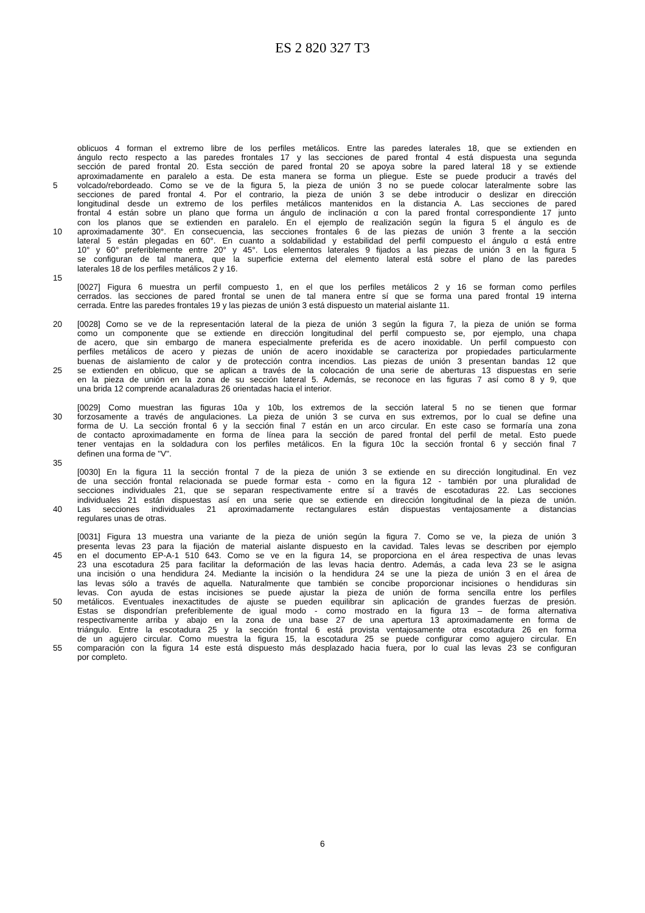ES 2 820 327 T3
oblicuos 4 forman el extremo libre de los perfiles metálicos. Entre las paredes laterales 18, que se extienden en
ángulo recto respecto a las paredes frontales 17 y las secciones de pared frontal 4 está dispuesta una segunda
sección de pared frontal 20. Esta sección de pared frontal 20 se apoya sobre la pared lateral 18 y se extiende
aproximadamente en paralelo a esta. De esta manera se forma un pliegue. Este se puede producir a través del
5 volcado/rebordeado. Como se ve de la figura 5, la pieza de unión 3 no se puede colocar lateralmente sobre las
secciones de pared frontal 4. Por el contrario, la pieza de unión 3 se debe introducir o deslizar en dirección
longitudinal desde un extremo de los perfiles metálicos mantenidos en la distancia A. Las secciones de pared
frontal 4 están sobre un plano que forma un ángulo de inclinación α con la pared frontal correspondiente 17 junto
con los planos que se extienden en paralelo. En el ejemplo de realización según la figura 5 el ángulo es de
10 aproximadamente 30°. En consecuencia, las secciones frontales 6 de las piezas de unión 3 frente a la sección
lateral 5 están plegadas en 60°. En cuanto a soldabilidad y estabilidad del perfil compuesto el ángulo α está entre
10° y 60° preferiblemente entre 20° y 45°. Los elementos laterales 9 fijados a las piezas de unión 3 en la figura 5
se configuran de tal manera, que la superficie externa del elemento lateral está sobre el plano de las paredes
laterales 18 de los perfiles metálicos 2 y 16.
15
[0027] Figura 6 muestra un perfil compuesto 1, en el que los perfiles metálicos 2 y 16 se forman como perfiles
cerrados. las secciones de pared frontal se unen de tal manera entre sí que se forma una pared frontal 19 interna
cerrada. Entre las paredes frontales 19 y las piezas de unión 3 está dispuesto un material aislante 11.
20 [0028] Como se ve de la representación lateral de la pieza de unión 3 según la figura 7, la pieza de unión se forma
como un componente que se extiende en dirección longitudinal del perfil compuesto se, por ejemplo, una chapa
de acero, que sin embargo de manera especialmente preferida es de acero inoxidable. Un perfil compuesto con
perfiles metálicos de acero y piezas de unión de acero inoxidable se caracteriza por propiedades particularmente
buenas de aislamiento de calor y de protección contra incendios. Las piezas de unión 3 presentan bandas 12 que
25 se extienden en oblicuo, que se aplican a través de la colocación de una serie de aberturas 13 dispuestas en serie
en la pieza de unión en la zona de su sección lateral 5. Además, se reconoce en las figuras 7 así como 8 y 9, que
una brida 12 comprende acanaladuras 26 orientadas hacia el interior.
[0029] Como muestran las figuras 10a y 10b, los extremos de la sección lateral 5 no se tienen que formar
30 forzosamente a través de angulaciones. La pieza de unión 3 se curva en sus extremos, por lo cual se define una
forma de U. La sección frontal 6 y la sección final 7 están en un arco circular. En este caso se formaría una zona
de contacto aproximadamente en forma de línea para la sección de pared frontal del perfil de metal. Esto puede
tener ventajas en la soldadura con los perfiles metálicos. En la figura 10c la sección frontal 6 y sección final 7
definen una forma de "V".
35
[0030] En la figura 11 la sección frontal 7 de la pieza de unión 3 se extiende en su dirección longitudinal. En vez
de una sección frontal relacionada se puede formar esta - como en la figura 12 - también por una pluralidad de
secciones individuales 21, que se separan respectivamente entre sí a través de escotaduras 22. Las secciones
individuales 21 están dispuestas así en una serie que se extiende en dirección longitudinal de la pieza de unión.
40 Las secciones individuales 21 aproximadamente rectangulares están dispuestas ventajosamente a distancias
regulares unas de otras.
[0031] Figura 13 muestra una variante de la pieza de unión según la figura 7. Como se ve, la pieza de unión 3
presenta levas 23 para la fijación de material aislante dispuesto en la cavidad. Tales levas se describen por ejemplo
45 en el documento EP-A-1 510 643. Como se ve en la figura 14, se proporciona en el área respectiva de unas levas
23 una escotadura 25 para facilitar la deformación de las levas hacia dentro. Además, a cada leva 23 se le asigna
una incisión o una hendidura 24. Mediante la incisión o la hendidura 24 se une la pieza de unión 3 en el área de
las levas sólo a través de aquella. Naturalmente que también se concibe proporcionar incisiones o hendiduras sin
levas. Con ayuda de estas incisiones se puede ajustar la pieza de unión de forma sencilla entre los perfiles
50 metálicos. Eventuales inexactitudes de ajuste se pueden equilibrar sin aplicación de grandes fuerzas de presión.
Estas se dispondrían preferiblemente de igual modo - como mostrado en la figura 13 – de forma alternativa
respectivamente arriba y abajo en la zona de una base 27 de una apertura 13 aproximadamente en forma de
triángulo. Entre la escotadura 25 y la sección frontal 6 está provista ventajosamente otra escotadura 26 en forma
de un agujero circular. Como muestra la figura 15, la escotadura 25 se puede configurar como agujero circular. En
55 comparación con la figura 14 este está dispuesto más desplazado hacia fuera, por lo cual las levas 23 se configuran
por completo.
6